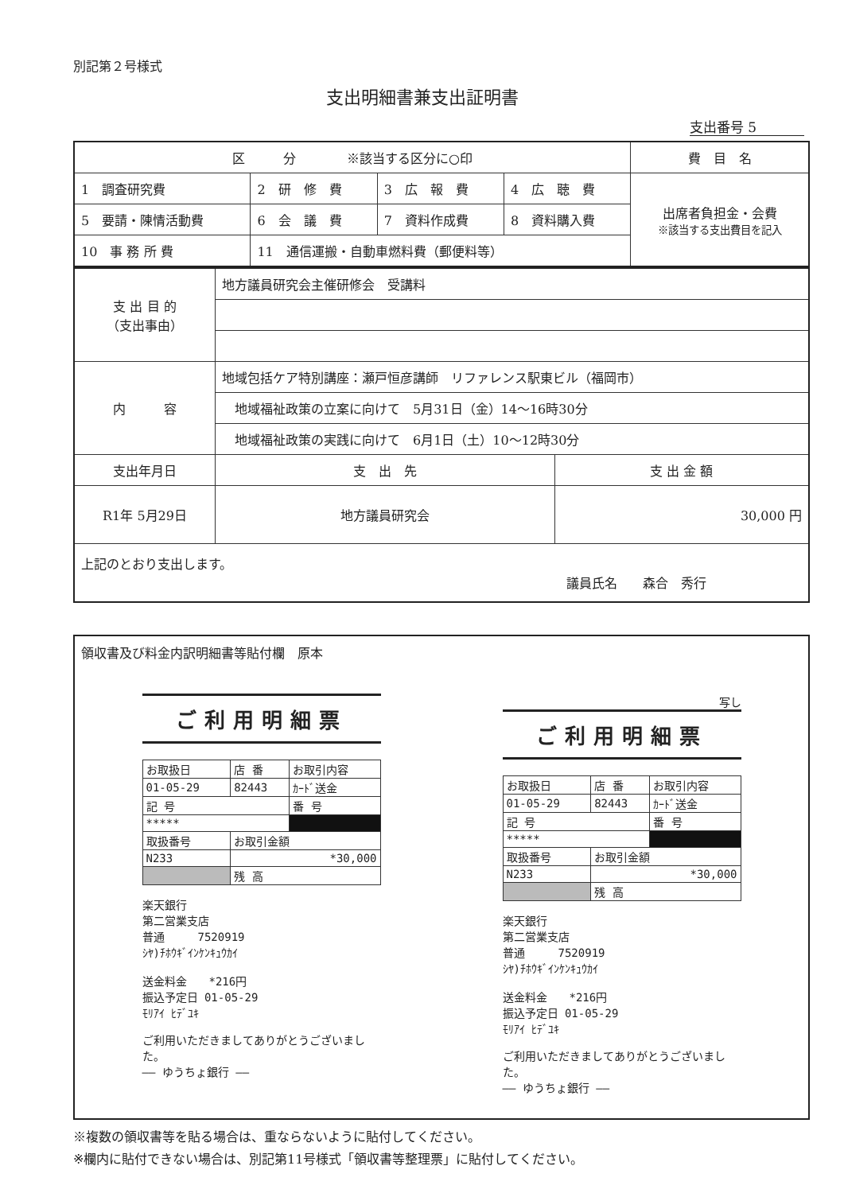別記第２号様式
支出明細書兼支出証明書
支出番号 5
| 区 分 ※該当する区分に○印 | | | | 費 目 名 |
| 1 調査研究費 | 2 研 修 費 | 3 広 報 費 | 4 広 聴 費 | 出席者負担金・会費 ※該当する支出費目を記入 |
| 5 要請・陳情活動費 | 6 会 議 費 | 7 資料作成費 | 8 資料購入費 | |
| 10 事 務 所 費 | 11 通信運搬・自動車燃料費（郵便料等） | | | |
| 支 出 目 的 （支出事由） | 地方議員研究会主催研修会 受講料 | |
| 内 容 | 地域包括ケア特別講座：瀬戸恒彦講師 リファレンス駅東ビル（福岡市） | |
| | 地域福祉政策の立案に向けて 5月31日（金）14～16時30分 | |
| | 地域福祉政策の実践に向けて 6月1日（土）10～12時30分 | |
| 支出年月日 | 支 出 先 | 支 出 金 額 |
| R1年 5月29日 | 地方議員研究会 | 30,000 円 |
| 上記のとおり支出します。 議員氏名 森合 秀行 | | |
領収書及び料金内訳明細書等貼付欄　原本
ご利用明細票
| お取扱日 | 店 番 | お取引内容 |
| 01-05-29 | 82443 | ｶｰﾄﾞ送金 |
| 記 号 | | 番 号 |
| ***** | | |
| 取扱番号 | お取引金額 | |
| N233 | *30,000 | |
| | 残 高 | |
楽天銀行
第二営業支店
普通　　　7520919
ｼﾔ)ﾁﾎｳｷﾞｲﾝｹﾝｷｭｳｶｲ
送金料金　　*216円
振込予定日 01-05-29
ﾓﾘｱｲ ﾋﾃﾞﾕｷ
ご利用いただきましてありがとうございました。
―― ゆうちょ銀行 ――
写し
ご利用明細票
| お取扱日 | 店 番 | お取引内容 |
| 01-05-29 | 82443 | ｶｰﾄﾞ送金 |
| 記 号 | | 番 号 |
| ***** | | |
| 取扱番号 | お取引金額 | |
| N233 | *30,000 | |
| | 残 高 | |
楽天銀行
第二営業支店
普通　　　7520919
ｼﾔ)ﾁﾎｳｷﾞｲﾝｹﾝｷｭｳｶｲ
送金料金　　*216円
振込予定日 01-05-29
ﾓﾘｱｲ ﾋﾃﾞﾕｷ
ご利用いただきましてありがとうございました。
―― ゆうちょ銀行 ――
※複数の領収書等を貼る場合は、重ならないように貼付してください。
※欄内に貼付できない場合は、別記第11号様式「領収書等整理票」に貼付してください。